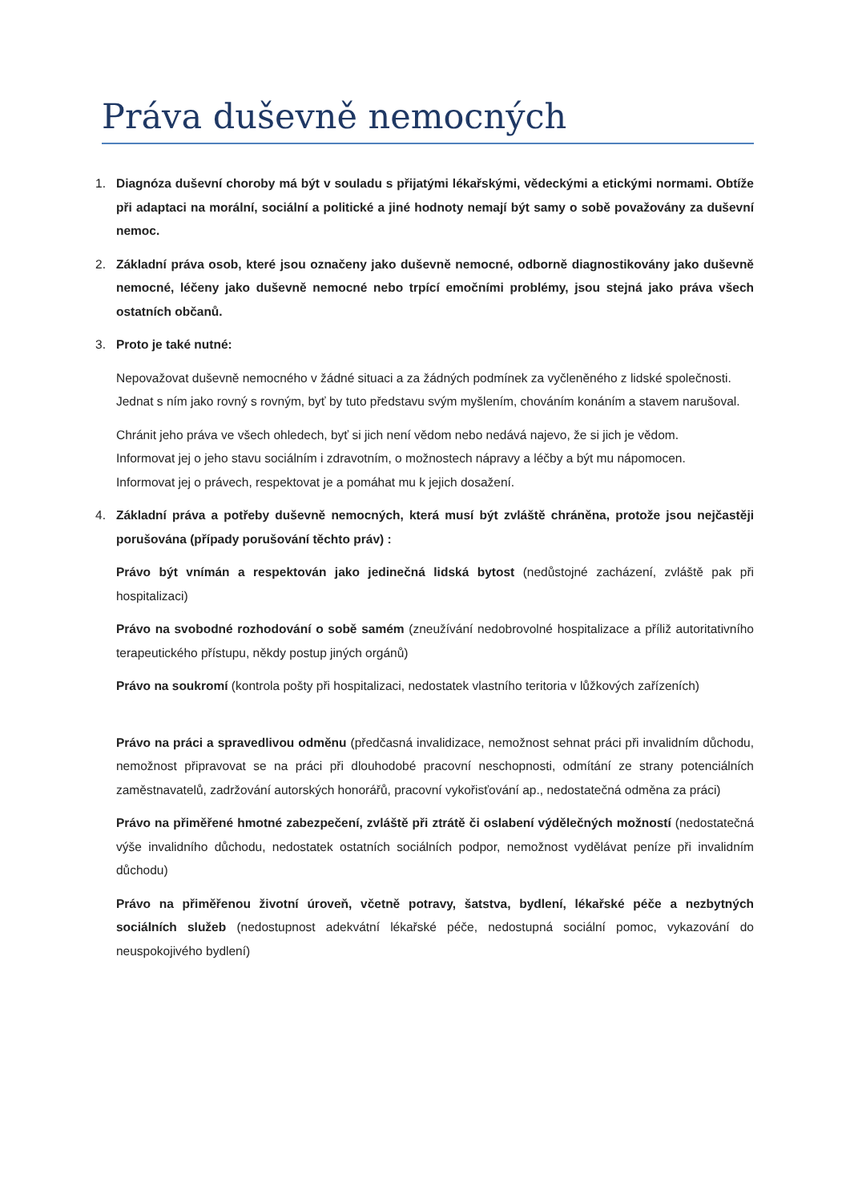Práva duševně nemocných
1. Diagnóza duševní choroby má být v souladu s přijatými lékařskými, vědeckými a etickými normami. Obtíže při adaptaci na morální, sociální a politické a jiné hodnoty nemají být samy o sobě považovány za duševní nemoc.
2. Základní práva osob, které jsou označeny jako duševně nemocné, odborně diagnostikovány jako duševně nemocné, léčeny jako duševně nemocné nebo trpící emočními problémy, jsou stejná jako práva všech ostatních občanů.
3. Proto je také nutné:
Nepovažovat duševně nemocného v žádné situaci a za žádných podmínek za vyčleněného z lidské společnosti.
Jednat s ním jako rovný s rovným, byť by tuto představu svým myšlením, chováním konáním a stavem narušoval.
Chránit jeho práva ve všech ohledech, byť si jich není vědom nebo nedává najevo, že si jich je vědom.
Informovat jej o jeho stavu sociálním i zdravotním, o možnostech nápravy a léčby a být mu nápomocen.
Informovat jej o právech, respektovat je a pomáhat mu k jejich dosažení.
4. Základní práva a potřeby duševně nemocných, která musí být zvláště chráněna, protože jsou nejčastěji porušována (případy porušování těchto práv) :
Právo být vnímán a respektován jako jedinečná lidská bytost (nedůstojné zacházení, zvláště pak při hospitalizaci)
Právo na svobodné rozhodování o sobě samém (zneužívání nedobrovolné hospitalizace a příliž autoritativního terapeutického přístupu, někdy postup jiných orgánů)
Právo na soukromí (kontrola pošty při hospitalizaci, nedostatek vlastního teritoria v lůžkových zařízeních)
Právo na práci a spravedlivou odměnu (předčasná invalidizace, nemožnost sehnat práci při invalidním důchodu, nemožnost připravovat se na práci při dlouhodobé pracovní neschopnosti, odmítání ze strany potenciálních zaměstnavatelů, zadržování autorských honorářů, pracovní vykořisťování ap., nedostatečná odměna za práci)
Právo na přiměřené hmotné zabezpečení, zvláště při ztrátě či oslabení výdělečných možností (nedostatečná výše invalidního důchodu, nedostatek ostatních sociálních podpor, nemožnost vydělávat peníze při invalidním důchodu)
Právo na přiměřenou životní úroveň, včetně potravy, šatstva, bydlení, lékařské péče a nezbytných sociálních služeb (nedostupnost adekvátní lékařské péče, nedostupná sociální pomoc, vykazování do neuspokojivého bydlení)